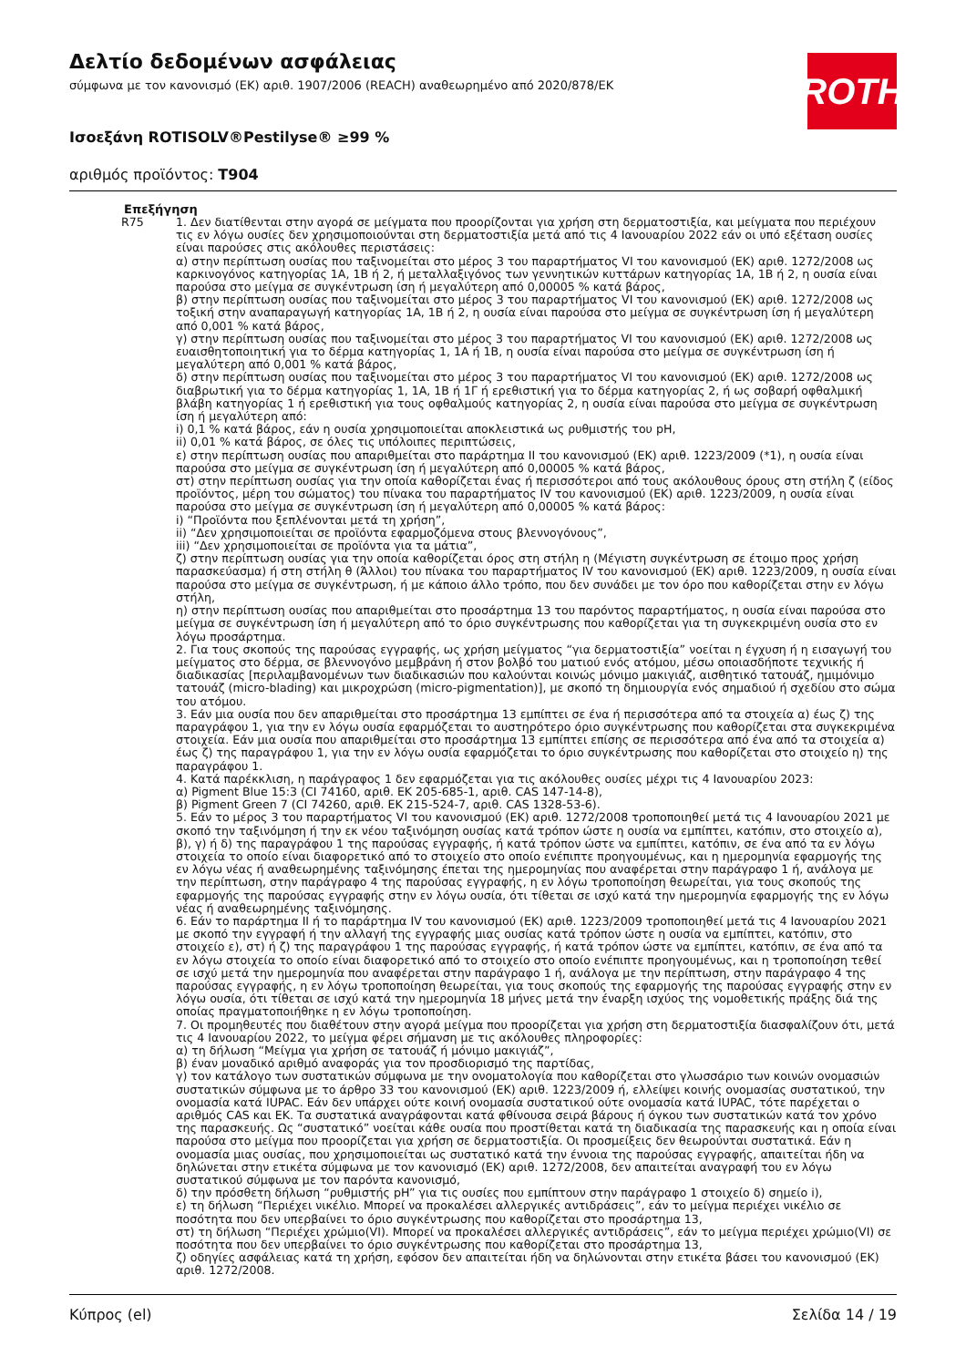Δελτίο δεδομένων ασφάλειας
σύμφωνα με τον κανονισμό (ΕΚ) αριθ. 1907/2006 (REACH) αναθεωρημένο από 2020/878/ΕΚ
ROTH
Ισοεξάνη ROTISOLV®Pestilyse® ≥99 %
αριθμός προϊόντος: T904
Επεξήγηση
R75 1. Δεν διατίθενται στην αγορά σε μείγματα που προορίζονται για χρήση στη δερματοστιξία, και μείγματα που περιέχουν τις εν λόγω ουσίες δεν χρησιμοποιούνται στη δερματοστιξία μετά από τις 4 Ιανουαρίου 2022 εάν οι υπό εξέταση ουσίες είναι παρούσες στις ακόλουθες περιστάσεις:
α) στην περίπτωση ουσίας που ταξινομείται στο μέρος 3 του παραρτήματος VI του κανονισμού (ΕΚ) αριθ. 1272/2008 ως καρκινογόνος κατηγορίας 1Α, 1Β ή 2, ή μεταλλαξιγόνος των γεννητικών κυττάρων κατηγορίας 1Α, 1Β ή 2, η ουσία είναι παρούσα στο μείγμα σε συγκέντρωση ίση ή μεγαλύτερη από 0,00005 % κατά βάρος,
β) στην περίπτωση ουσίας που ταξινομείται στο μέρος 3 του παραρτήματος VI του κανονισμού (ΕΚ) αριθ. 1272/2008 ως τοξική στην αναπαραγωγή κατηγορίας 1Α, 1Β ή 2, η ουσία είναι παρούσα στο μείγμα σε συγκέντρωση ίση ή μεγαλύτερη από 0,001 % κατά βάρος,
γ) στην περίπτωση ουσίας που ταξινομείται στο μέρος 3 του παραρτήματος VI του κανονισμού (ΕΚ) αριθ. 1272/2008 ως ευαισθητοποιητική για το δέρμα κατηγορίας 1, 1Α ή 1Β, η ουσία είναι παρούσα στο μείγμα σε συγκέντρωση ίση ή μεγαλύτερη από 0,001 % κατά βάρος,
δ) στην περίπτωση ουσίας που ταξινομείται στο μέρος 3 του παραρτήματος VI του κανονισμού (ΕΚ) αριθ. 1272/2008 ως διαβρωτική για το δέρμα κατηγορίας 1, 1Α, 1Β ή 1Γ ή ερεθιστική για το δέρμα κατηγορίας 2, ή ως σοβαρή οφθαλμική βλάβη κατηγορίας 1 ή ερεθιστική για τους οφθαλμούς κατηγορίας 2, η ουσία είναι παρούσα στο μείγμα σε συγκέντρωση ίση ή μεγαλύτερη από:
i) 0,1 % κατά βάρος, εάν η ουσία χρησιμοποιείται αποκλειστικά ως ρυθμιστής του pH,
ii) 0,01 % κατά βάρος, σε όλες τις υπόλοιπες περιπτώσεις,
ε) στην περίπτωση ουσίας που απαριθμείται στο παράρτημα II του κανονισμού (ΕΚ) αριθ. 1223/2009 (*1), η ουσία είναι παρούσα στο μείγμα σε συγκέντρωση ίση ή μεγαλύτερη από 0,00005 % κατά βάρος,
στ) στην περίπτωση ουσίας για την οποία καθορίζεται ένας ή περισσότεροι από τους ακόλουθους όρους στη στήλη ζ (είδος προϊόντος, μέρη του σώματος) του πίνακα του παραρτήματος IV του κανονισμού (ΕΚ) αριθ. 1223/2009, η ουσία είναι παρούσα στο μείγμα σε συγκέντρωση ίση ή μεγαλύτερη από 0,00005 % κατά βάρος:
i) “Προϊόντα που ξεπλένονται μετά τη χρήση”,
ii) “Δεν χρησιμοποιείται σε προϊόντα εφαρμοζόμενα στους βλεννογόνους”,
iii) “Δεν χρησιμοποιείται σε προϊόντα για τα μάτια”,
ζ) στην περίπτωση ουσίας για την οποία καθορίζεται όρος στη στήλη η (Μέγιστη συγκέντρωση σε έτοιμο προς χρήση παρασκεύασμα) ή στη στήλη θ (Άλλοι) του πίνακα του παραρτήματος IV του κανονισμού (ΕΚ) αριθ. 1223/2009, η ουσία είναι παρούσα στο μείγμα σε συγκέντρωση, ή με κάποιο άλλο τρόπο, που δεν συνάδει με τον όρο που καθορίζεται στην εν λόγω στήλη,
η) στην περίπτωση ουσίας που απαριθμείται στο προσάρτημα 13 του παρόντος παραρτήματος, η ουσία είναι παρούσα στο μείγμα σε συγκέντρωση ίση ή μεγαλύτερη από το όριο συγκέντρωσης που καθορίζεται για τη συγκεκριμένη ουσία στο εν λόγω προσάρτημα.
2. Για τους σκοπούς της παρούσας εγγραφής, ως χρήση μείγματος “για δερματοστιξία” νοείται η έγχυση ή η εισαγωγή του μείγματος στο δέρμα, σε βλεννογόνο μεμβράνη ή στον βολβό του ματιού ενός ατόμου, μέσω οποιασδήποτε τεχνικής ή διαδικασίας [περιλαμβανομένων των διαδικασιών που καλούνται κοινώς μόνιμο μακιγιάζ, αισθητικό τατουάζ, ημιμόνιμο τατουάζ (micro-blading) και μικροχρώση (micro-pigmentation)], με σκοπό τη δημιουργία ενός σημαδιού ή σχεδίου στο σώμα του ατόμου.
3. Εάν μια ουσία που δεν απαριθμείται στο προσάρτημα 13 εμπίπτει σε ένα ή περισσότερα από τα στοιχεία α) έως ζ) της παραγράφου 1, για την εν λόγω ουσία εφαρμόζεται το αυστηρότερο όριο συγκέντρωσης που καθορίζεται στα συγκεκριμένα στοιχεία. Εάν μια ουσία που απαριθμείται στο προσάρτημα 13 εμπίπτει επίσης σε περισσότερα από ένα από τα στοιχεία α) έως ζ) της παραγράφου 1, για την εν λόγω ουσία εφαρμόζεται το όριο συγκέντρωσης που καθορίζεται στο στοιχείο η) της παραγράφου 1.
4. Κατά παρέκκλιση, η παράγραφος 1 δεν εφαρμόζεται για τις ακόλουθες ουσίες μέχρι τις 4 Ιανουαρίου 2023:
α) Pigment Blue 15:3 (CI 74160, αριθ. ΕΚ 205-685-1, αριθ. CAS 147-14-8),
β) Pigment Green 7 (CI 74260, αριθ. ΕΚ 215-524-7, αριθ. CAS 1328-53-6).
5. Εάν το μέρος 3 του παραρτήματος VI του κανονισμού (ΕΚ) αριθ. 1272/2008 τροποποιηθεί μετά τις 4 Ιανουαρίου 2021 με σκοπό την ταξινόμηση ή την εκ νέου ταξινόμηση ουσίας κατά τρόπον ώστε η ουσία να εμπίπτει, κατόπιν, στο στοιχείο α), β), γ) ή δ) της παραγράφου 1 της παρούσας εγγραφής, ή κατά τρόπον ώστε να εμπίπτει, κατόπιν, σε ένα από τα εν λόγω στοιχεία το οποίο είναι διαφορετικό από το στοιχείο στο οποίο ενέπιπτε προηγουμένως, και η ημερομηνία εφαρμογής της εν λόγω νέας ή αναθεωρημένης ταξινόμησης έπεται της ημερομηνίας που αναφέρεται στην παράγραφο 1 ή, ανάλογα με την περίπτωση, στην παράγραφο 4 της παρούσας εγγραφής, η εν λόγω τροποποίηση θεωρείται, για τους σκοπούς της εφαρμογής της παρούσας εγγραφής στην εν λόγω ουσία, ότι τίθεται σε ισχύ κατά την ημερομηνία εφαρμογής της εν λόγω νέας ή αναθεωρημένης ταξινόμησης.
6. Εάν το παράρτημα II ή το παράρτημα IV του κανονισμού (ΕΚ) αριθ. 1223/2009 τροποποιηθεί μετά τις 4 Ιανουαρίου 2021 με σκοπό την εγγραφή ή την αλλαγή της εγγραφής μιας ουσίας κατά τρόπον ώστε η ουσία να εμπίπτει, κατόπιν, στο στοιχείο ε), στ) ή ζ) της παραγράφου 1 της παρούσας εγγραφής, ή κατά τρόπον ώστε να εμπίπτει, κατόπιν, σε ένα από τα εν λόγω στοιχεία το οποίο είναι διαφορετικό από το στοιχείο στο οποίο ενέπιπτε προηγουμένως, και η τροποποίηση τεθεί σε ισχύ μετά την ημερομηνία που αναφέρεται στην παράγραφο 1 ή, ανάλογα με την περίπτωση, στην παράγραφο 4 της παρούσας εγγραφής, η εν λόγω τροποποίηση θεωρείται, για τους σκοπούς της εφαρμογής της παρούσας εγγραφής στην εν λόγω ουσία, ότι τίθεται σε ισχύ κατά την ημερομηνία 18 μήνες μετά την έναρξη ισχύος της νομοθετικής πράξης διά της οποίας πραγματοποιήθηκε η εν λόγω τροποποίηση.
7. Οι προμηθευτές που διαθέτουν στην αγορά μείγμα που προορίζεται για χρήση στη δερματοστιξία διασφαλίζουν ότι, μετά τις 4 Ιανουαρίου 2022, το μείγμα φέρει σήμανση με τις ακόλουθες πληροφορίες:
α) τη δήλωση “Μείγμα για χρήση σε τατουάζ ή μόνιμο μακιγιάζ”,
β) έναν μοναδικό αριθμό αναφοράς για τον προσδιορισμό της παρτίδας,
γ) τον κατάλογο των συστατικών σύμφωνα με την ονοματολογία που καθορίζεται στο γλωσσάριο των κοινών ονομασιών συστατικών σύμφωνα με το άρθρο 33 του κανονισμού (ΕΚ) αριθ. 1223/2009 ή, ελλείψει κοινής ονομασίας συστατικού, την ονομασία κατά IUPAC. Εάν δεν υπάρχει ούτε κοινή ονομασία συστατικού ούτε ονομασία κατά IUPAC, τότε παρέχεται ο αριθμός CAS και ΕΚ. Τα συστατικά αναγράφονται κατά φθίνουσα σειρά βάρους ή όγκου των συστατικών κατά τον χρόνο της παρασκευής. Ως “συστατικό” νοείται κάθε ουσία που προστίθεται κατά τη διαδικασία της παρασκευής και η οποία είναι παρούσα στο μείγμα που προορίζεται για χρήση σε δερματοστιξία. Οι προσμείξεις δεν θεωρούνται συστατικά. Εάν η ονομασία μιας ουσίας, που χρησιμοποιείται ως συστατικό κατά την έννοια της παρούσας εγγραφής, απαιτείται ήδη να δηλώνεται στην ετικέτα σύμφωνα με τον κανονισμό (ΕΚ) αριθ. 1272/2008, δεν απαιτείται αναγραφή του εν λόγω συστατικού σύμφωνα με τον παρόντα κανονισμό,
δ) την πρόσθετη δήλωση “ρυθμιστής pH” για τις ουσίες που εμπίπτουν στην παράγραφο 1 στοιχείο δ) σημείο i),
ε) τη δήλωση “Περιέχει νικέλιο. Μπορεί να προκαλέσει αλλεργικές αντιδράσεις”, εάν το μείγμα περιέχει νικέλιο σε ποσότητα που δεν υπερβαίνει το όριο συγκέντρωσης που καθορίζεται στο προσάρτημα 13,
στ) τη δήλωση “Περιέχει χρώμιο(VI). Μπορεί να προκαλέσει αλλεργικές αντιδράσεις”, εάν το μείγμα περιέχει χρώμιο(VI) σε ποσότητα που δεν υπερβαίνει το όριο συγκέντρωσης που καθορίζεται στο προσάρτημα 13,
ζ) οδηγίες ασφάλειας κατά τη χρήση, εφόσον δεν απαιτείται ήδη να δηλώνονται στην ετικέτα βάσει του κανονισμού (ΕΚ) αριθ. 1272/2008.
Κύπρος (el) Σελίδα 14 / 19